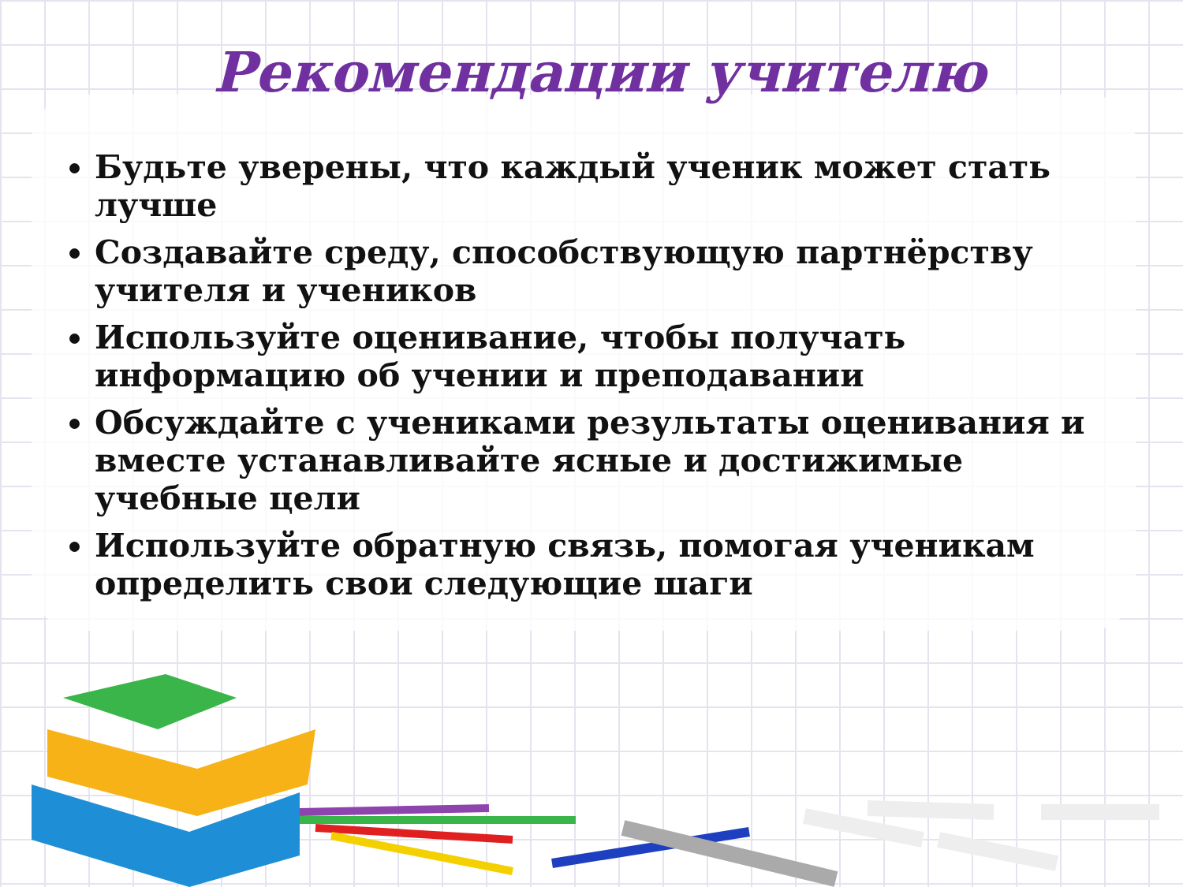Рекомендации учителю
Будьте уверены, что каждый ученик может стать лучше
Создавайте среду, способствующую партнёрству учителя и учеников
Используйте оценивание, чтобы получать информацию об учении и преподавании
Обсуждайте с учениками результаты оценивания и вместе устанавливайте ясные и достижимые учебные цели
Используйте обратную связь, помогая ученикам определить свои следующие шаги